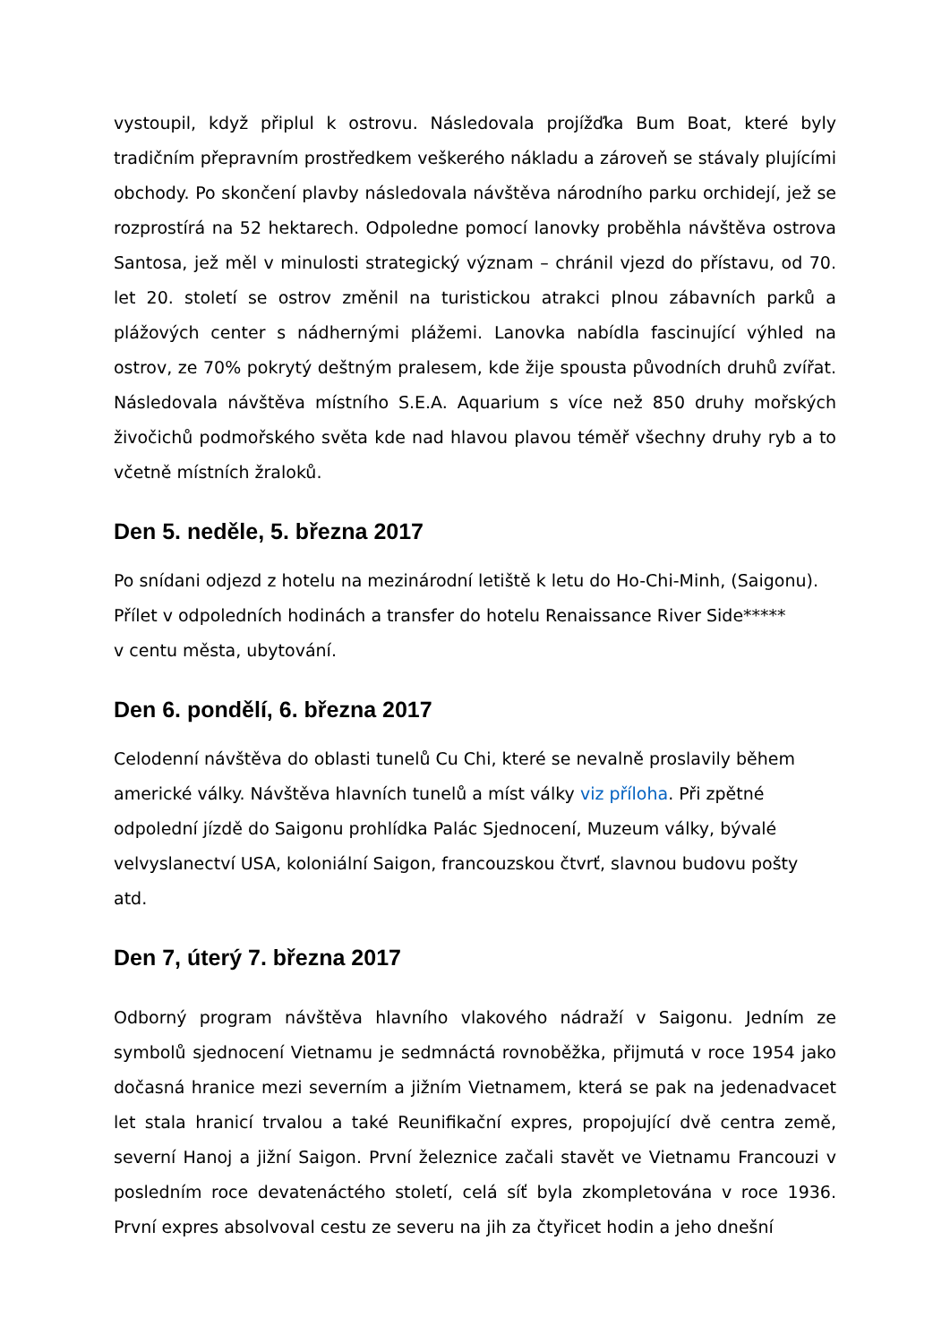vystoupil, když připlul k ostrovu. Následovala projížďka Bum Boat, které byly tradičním přepravním prostředkem veškerého nákladu a zároveň se stávaly plujícími obchody. Po skončení plavby následovala návštěva národního parku orchidejí, jež se rozprostírá na 52 hektarech. Odpoledne pomocí lanovky proběhla návštěva ostrova Santosa, jež měl v minulosti strategický význam – chránil vjezd do přístavu, od 70. let 20. století se ostrov změnil na turistickou atrakci plnou zábavních parků a plážových center s nádhernými plážemi. Lanovka nabídla fascinující výhled na ostrov, ze 70% pokrytý deštným pralesem, kde žije spousta původních druhů zvířat. Následovala návštěva místního S.E.A. Aquarium s více než 850 druhy mořských živočichů podmořského světa kde nad hlavou plavou téměř všechny druhy ryb a to včetně místních žraloků.
Den 5. neděle, 5. března 2017
Po snídani odjezd z hotelu na mezinárodní letiště k letu do Ho-Chi-Minh, (Saigonu).
Přílet v odpoledních hodinách a transfer do hotelu Renaissance River Side*****
v centu města, ubytování.
Den 6. pondělí, 6. března 2017
Celodenní návštěva do oblasti tunelů Cu Chi, které se nevalně proslavily během americké války. Návštěva hlavních tunelů a míst války viz příloha. Při zpětné odpolední jízdě do Saigonu prohlídka Palác Sjednocení, Muzeum války, bývalé velvyslanectví USA, koloniální Saigon, francouzskou čtvrť, slavnou budovu pošty atd.
Den 7, úterý 7. března 2017
Odborný program návštěva hlavního vlakového nádraží v Saigonu. Jedním ze symbolů sjednocení Vietnamu je sedmnáctá rovnoběžka, přijmutá v roce 1954 jako dočasná hranice mezi severním a jižním Vietnamem, která se pak na jedenadvacet let stala hranicí trvalou a také Reunifikační expres, propojující dvě centra země, severní Hanoj a jižní Saigon. První železnice začali stavět ve Vietnamu Francouzi v posledním roce devatenáctého století, celá síť byla zkompletována v roce 1936. První expres absolvoval cestu ze severu na jih za čtyřicet hodin a jeho dnešní